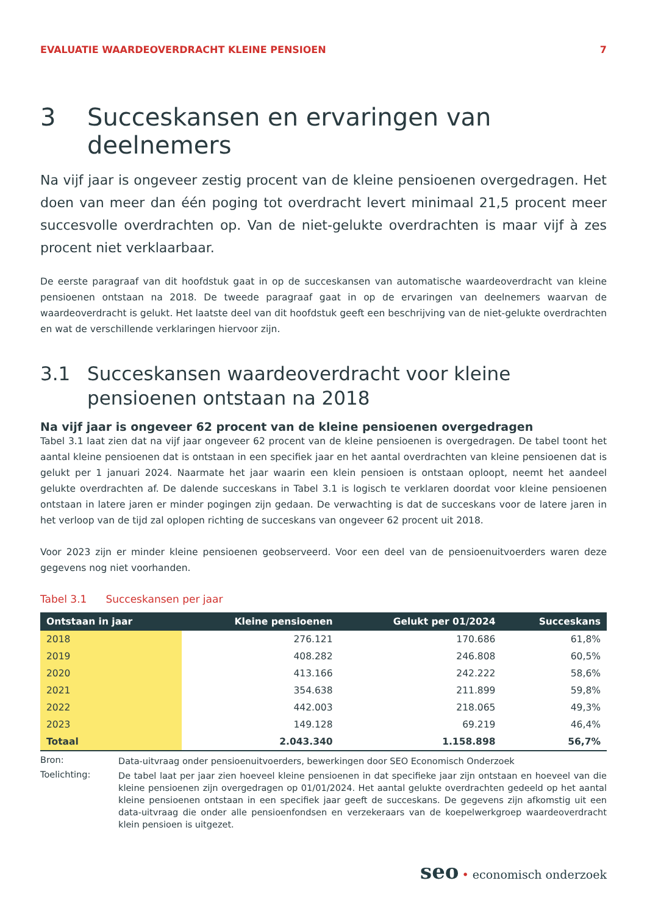EVALUATIE WAARDEOVERDRACHT KLEINE PENSIOEN 7
3 Succeskansen en ervaringen van deelnemers
Na vijf jaar is ongeveer zestig procent van de kleine pensioenen overgedragen. Het doen van meer dan één poging tot overdracht levert minimaal 21,5 procent meer succesvolle overdrachten op. Van de niet-gelukte overdrachten is maar vijf à zes procent niet verklaarbaar.
De eerste paragraaf van dit hoofdstuk gaat in op de succeskansen van automatische waardeoverdracht van kleine pensioenen ontstaan na 2018. De tweede paragraaf gaat in op de ervaringen van deelnemers waarvan de waardeoverdracht is gelukt. Het laatste deel van dit hoofdstuk geeft een beschrijving van de niet-gelukte overdrachten en wat de verschillende verklaringen hiervoor zijn.
3.1 Succeskansen waardeoverdracht voor kleine pensioenen ontstaan na 2018
Na vijf jaar is ongeveer 62 procent van de kleine pensioenen overgedragen
Tabel 3.1 laat zien dat na vijf jaar ongeveer 62 procent van de kleine pensioenen is overgedragen. De tabel toont het aantal kleine pensioenen dat is ontstaan in een specifiek jaar en het aantal overdrachten van kleine pensioenen dat is gelukt per 1 januari 2024. Naarmate het jaar waarin een klein pensioen is ontstaan oploopt, neemt het aandeel gelukte overdrachten af. De dalende succeskans in Tabel 3.1 is logisch te verklaren doordat voor kleine pensioenen ontstaan in latere jaren er minder pogingen zijn gedaan. De verwachting is dat de succeskans voor de latere jaren in het verloop van de tijd zal oplopen richting de succeskans van ongeveer 62 procent uit 2018.
Voor 2023 zijn er minder kleine pensioenen geobserveerd. Voor een deel van de pensioenuitvoerders waren deze gegevens nog niet voorhanden.
Tabel 3.1 Succeskansen per jaar
| Ontstaan in jaar | Kleine pensioenen | Gelukt per 01/2024 | Succeskans |
| --- | --- | --- | --- |
| 2018 | 276.121 | 170.686 | 61,8% |
| 2019 | 408.282 | 246.808 | 60,5% |
| 2020 | 413.166 | 242.222 | 58,6% |
| 2021 | 354.638 | 211.899 | 59,8% |
| 2022 | 442.003 | 218.065 | 49,3% |
| 2023 | 149.128 | 69.219 | 46,4% |
| Totaal | 2.043.340 | 1.158.898 | 56,7% |
Bron: Data-uitvraag onder pensioenuitvoerders, bewerkingen door SEO Economisch Onderzoek
Toelichting: De tabel laat per jaar zien hoeveel kleine pensioenen in dat specifieke jaar zijn ontstaan en hoeveel van die kleine pensioenen zijn overgedragen op 01/01/2024. Het aantal gelukte overdrachten gedeeld op het aantal kleine pensioenen ontstaan in een specifiek jaar geeft de succeskans. De gegevens zijn afkomstig uit een data-uitvraag die onder alle pensioenfondsen en verzekeraars van de koepelwerkgroep waardeoverdracht klein pensioen is uitgezet.
seo • economisch onderzoek